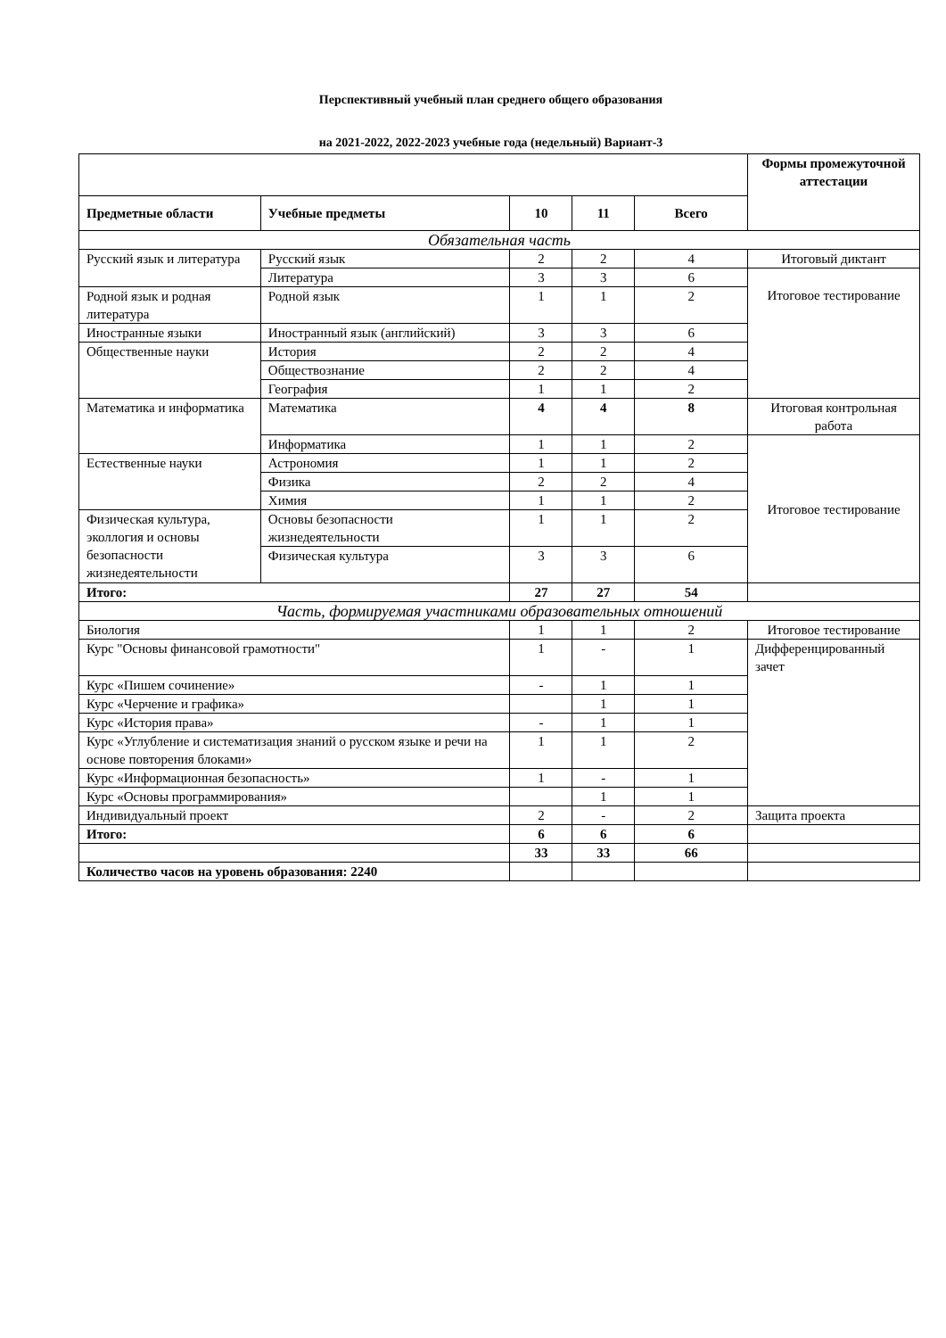Перспективный учебный план среднего общего образования
на 2021-2022, 2022-2023 учебные года (недельный) Вариант-3
| | | | | | Формы промежуточной аттестации |
| Предметные области | Учебные предметы | 10 | 11 | Всего | |
| Обязательная часть | | | | | |
| Русский язык и литература | Русский язык | 2 | 2 | 4 | Итоговый диктант |
| | Литература | 3 | 3 | 6 | Итоговое тестирование |
| Родной язык и родная литература | Родной язык | 1 | 1 | 2 | |
| Иностранные языки | Иностранный язык (английский) | 3 | 3 | 6 | |
| Общественные науки | История | 2 | 2 | 4 | |
| | Обществознание | 2 | 2 | 4 | |
| | География | 1 | 1 | 2 | |
| Математика и информатика | Математика | 4 | 4 | 8 | Итоговая контрольная работа |
| | Информатика | 1 | 1 | 2 | Итоговое тестирование |
| Естественные науки | Астрономия | 1 | 1 | 2 | |
| | Физика | 2 | 2 | 4 | |
| | Химия | 1 | 1 | 2 | |
| Физическая культура, эколлогия и основы безопасности жизнедеятельности | Основы безопасности жизнедеятельности | 1 | 1 | 2 | |
| | Физическая культура | 3 | 3 | 6 | |
| Итого: | | 27 | 27 | 54 | |
| Часть, формируемая участниками образовательных отношений | | | | | |
| Биология | | 1 | 1 | 2 | Итоговое тестирование |
| Курс "Основы финансовой грамотности" | | 1 | - | 1 | Дифференцированный зачет |
| Курс «Пишем сочинение» | | - | 1 | 1 | |
| Курс «Черчение и графика» | | | 1 | 1 | |
| Курс «История права» | | - | 1 | 1 | |
| Курс «Углубление и систематизация знаний о русском языке и речи на основе повторения блоками» | | 1 | 1 | 2 | |
| Курс «Информационная безопасность» | | 1 | - | 1 | |
| Курс «Основы программирования» | | | 1 | 1 | |
| Индивидуальный проект | | 2 | - | 2 | Защита проекта |
| Итого: | | 6 | 6 | 6 | |
| | | 33 | 33 | 66 | |
| Количество часов на уровень образования: 2240 | | | | | |